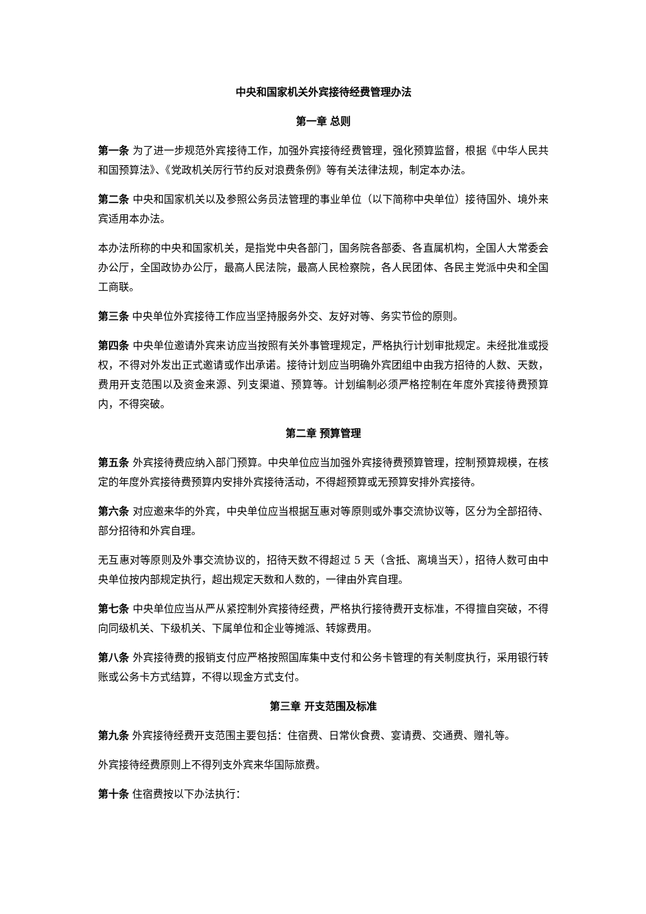中央和国家机关外宾接待经费管理办法
第一章 总则
第一条 为了进一步规范外宾接待工作，加强外宾接待经费管理，强化预算监督，根据《中华人民共和国预算法》、《党政机关厉行节约反对浪费条例》等有关法律法规，制定本办法。
第二条 中央和国家机关以及参照公务员法管理的事业单位（以下简称中央单位）接待国外、境外来宾适用本办法。
本办法所称的中央和国家机关，是指党中央各部门，国务院各部委、各直属机构，全国人大常委会办公厅，全国政协办公厅，最高人民法院，最高人民检察院，各人民团体、各民主党派中央和全国工商联。
第三条 中央单位外宾接待工作应当坚持服务外交、友好对等、务实节俭的原则。
第四条 中央单位邀请外宾来访应当按照有关外事管理规定，严格执行计划审批规定。未经批准或授权，不得对外发出正式邀请或作出承诺。接待计划应当明确外宾团组中由我方招待的人数、天数，费用开支范围以及资金来源、列支渠道、预算等。计划编制必须严格控制在年度外宾接待费预算内，不得突破。
第二章 预算管理
第五条 外宾接待费应纳入部门预算。中央单位应当加强外宾接待费预算管理，控制预算规模，在核定的年度外宾接待费预算内安排外宾接待活动，不得超预算或无预算安排外宾接待。
第六条 对应邀来华的外宾，中央单位应当根据互惠对等原则或外事交流协议等，区分为全部招待、部分招待和外宾自理。
无互惠对等原则及外事交流协议的，招待天数不得超过 5 天（含抵、离境当天），招待人数可由中央单位按内部规定执行，超出规定天数和人数的，一律由外宾自理。
第七条 中央单位应当从严从紧控制外宾接待经费，严格执行接待费开支标准，不得擅自突破，不得向同级机关、下级机关、下属单位和企业等摊派、转嫁费用。
第八条 外宾接待费的报销支付应严格按照国库集中支付和公务卡管理的有关制度执行，采用银行转账或公务卡方式结算，不得以现金方式支付。
第三章 开支范围及标准
第九条 外宾接待经费开支范围主要包括：住宿费、日常伙食费、宴请费、交通费、赠礼等。
外宾接待经费原则上不得列支外宾来华国际旅费。
第十条 住宿费按以下办法执行：